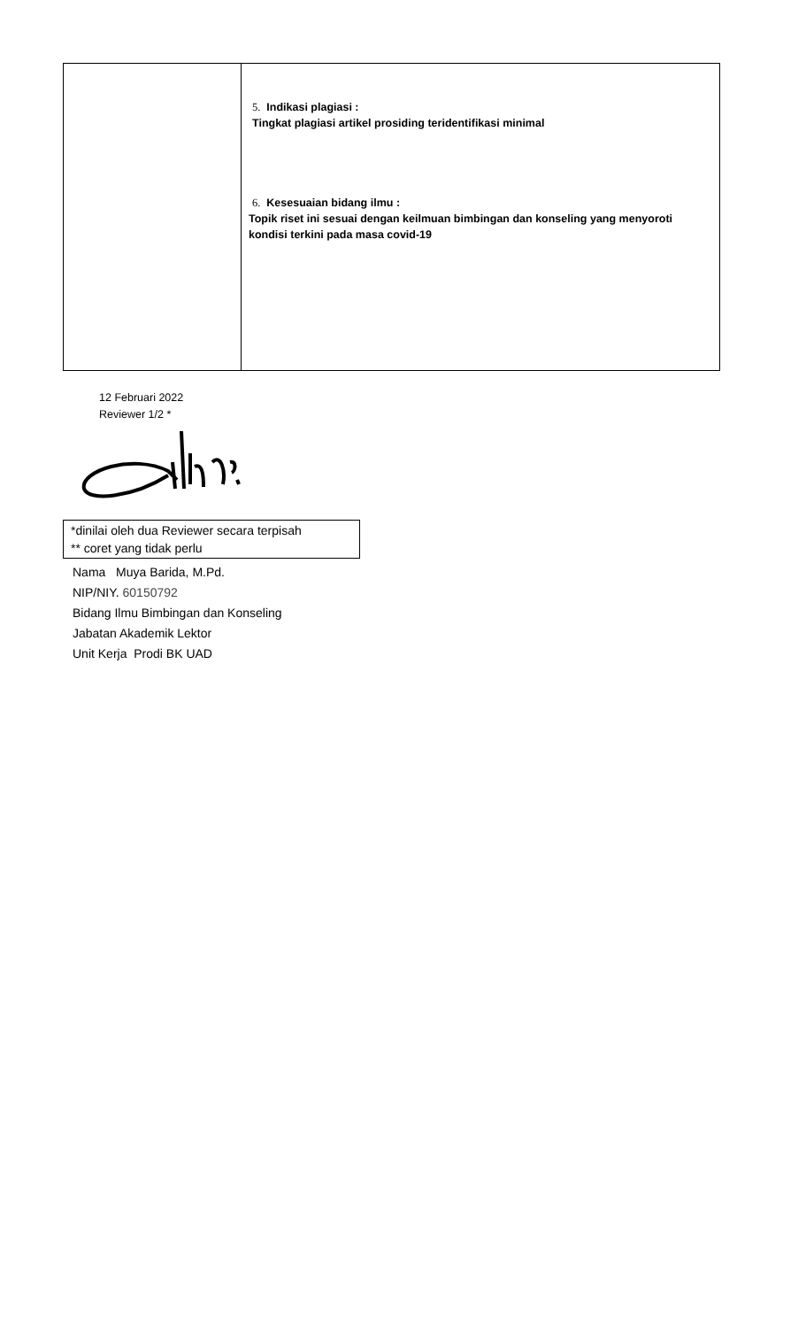| | 5. Indikasi plagiasi : Tingkat plagiasi artikel prosiding teridentifikasi minimal 6. Kesesuaian bidang ilmu : Topik riset ini sesuai dengan keilmuan bimbingan dan konseling yang menyoroti kondisi terkini pada masa covid-19 |
12 Februari 2022
Reviewer 1/2 *
*dinilai oleh dua Reviewer secara terpisah
** coret yang tidak perlu
Nama Muya Barida, M.Pd.
NIP/NIY. 60150792
Bidang Ilmu Bimbingan dan Konseling
Jabatan Akademik Lektor
Unit Kerja Prodi BK UAD